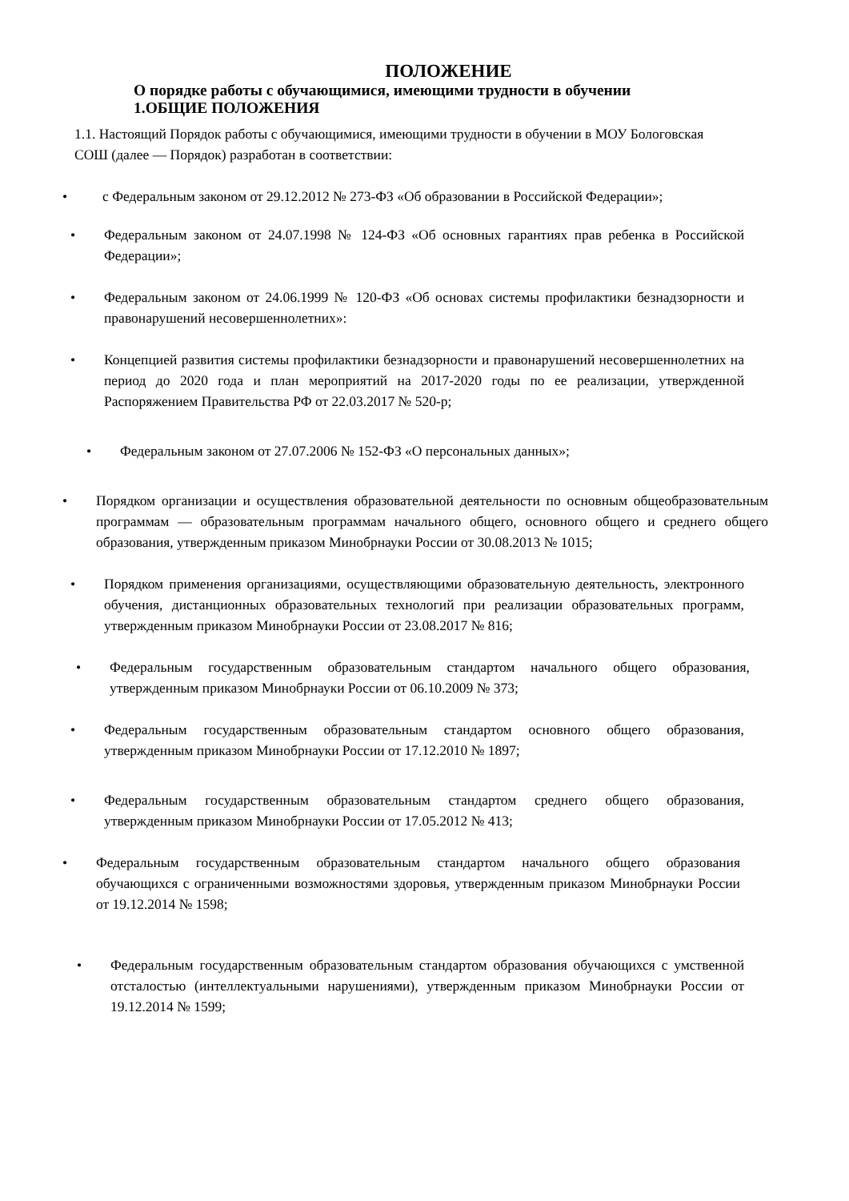ПОЛОЖЕНИЕ
О порядке работы с обучающимися, имеющими трудности в обучении
1.ОБЩИЕ ПОЛОЖЕНИЯ
1.1. Настоящий Порядок работы с обучающимися, имеющими трудности в обучении в МОУ Бологовская СОШ (далее — Порядок) разработан в соответствии:
• с Федеральным законом от 29.12.2012 № 273-ФЗ «Об образовании в Российской Федерации»;
• Федеральным законом от 24.07.1998 № 124-ФЗ «Об основных гарантиях прав ребенка в Российской Федерации»;
• Федеральным законом от 24.06.1999 № 120-ФЗ «Об основах системы профилактики безнадзорности и правонарушений несовершеннолетних»:
• Концепцией развития системы профилактики безнадзорности и правонарушений несовершеннолетних на период до 2020 года и план мероприятий на 2017-2020 годы по ее реализации, утвержденной Распоряжением Правительства РФ от 22.03.2017 № 520-р;
• Федеральным законом от 27.07.2006 № 152-ФЗ «О персональных данных»;
• Порядком организации и осуществления образовательной деятельности по основным общеобразовательным программам — образовательным программам начального общего, основного общего и среднего общего образования, утвержденным приказом Минобрнауки России от 30.08.2013 № 1015;
• Порядком применения организациями, осуществляющими образовательную деятельность, электронного обучения, дистанционных образовательных технологий при реализации образовательных программ, утвержденным приказом Минобрнауки России от 23.08.2017 № 816;
• Федеральным государственным образовательным стандартом начального общего образования, утвержденным приказом Минобрнауки России от 06.10.2009 № 373;
• Федеральным государственным образовательным стандартом основного общего образования, утвержденным приказом Минобрнауки России от 17.12.2010 № 1897;
• Федеральным государственным образовательным стандартом среднего общего образования, утвержденным приказом Минобрнауки России от 17.05.2012 № 413;
• Федеральным государственным образовательным стандартом начального общего образования обучающихся с ограниченными возможностями здоровья, утвержденным приказом Минобрнауки России от 19.12.2014 № 1598;
• Федеральным государственным образовательным стандартом образования обучающихся с умственной отсталостью (интеллектуальными нарушениями), утвержденным приказом Минобрнауки России от 19.12.2014 № 1599;